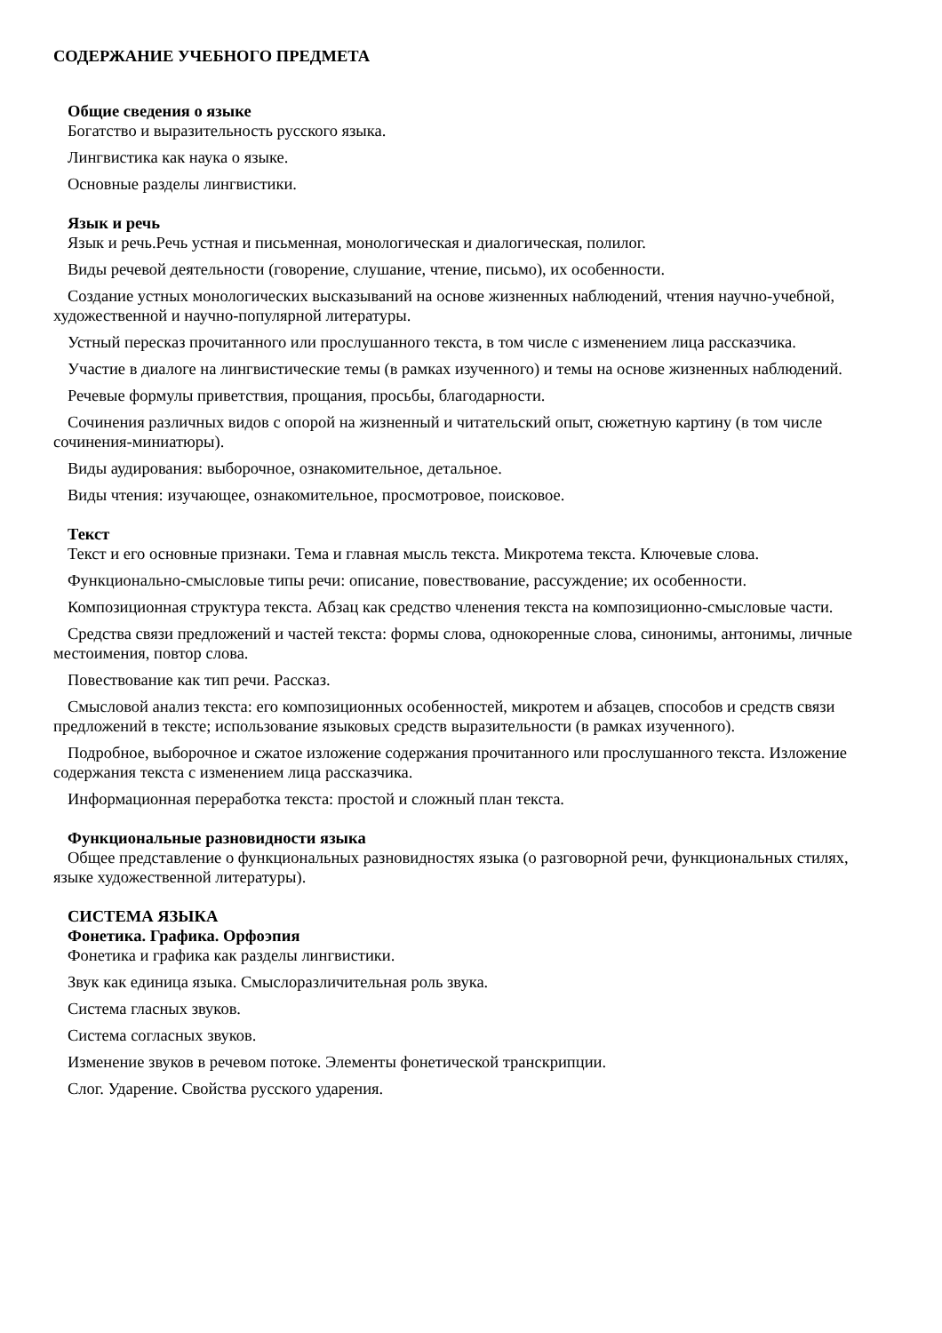СОДЕРЖАНИЕ УЧЕБНОГО ПРЕДМЕТА
Общие сведения о языке
Богатство и выразительность русского языка.
Лингвистика как наука о языке.
Основные разделы лингвистики.
Язык и речь
Язык и речь.Речь устная и письменная, монологическая и диалогическая, полилог.
Виды речевой деятельности (говорение, слушание, чтение, письмо), их особенности.
Создание устных монологических высказываний на основе жизненных наблюдений, чтения научно-учебной, художественной и научно-популярной литературы.
Устный пересказ прочитанного или прослушанного текста, в том числе с изменением лица рассказчика.
Участие в диалоге на лингвистические темы (в рамках изученного) и темы на основе жизненных наблюдений.
Речевые формулы приветствия, прощания, просьбы, благодарности.
Сочинения различных видов с опорой на жизненный и читательский опыт, сюжетную картину (в том числе сочинения-миниатюры).
Виды аудирования: выборочное, ознакомительное, детальное.
Виды чтения: изучающее, ознакомительное, просмотровое, поисковое.
Текст
Текст и его основные признаки. Тема и главная мысль текста. Микротема текста. Ключевые слова.
Функционально-смысловые типы речи: описание, повествование, рассуждение; их особенности.
Композиционная структура текста. Абзац как средство членения текста на композиционно-смысловые части.
Средства связи предложений и частей текста: формы слова, однокоренные слова, синонимы, антонимы, личные местоимения, повтор слова.
Повествование как тип речи. Рассказ.
Смысловой анализ текста: его композиционных особенностей, микротем и абзацев, способов и средств связи предложений в тексте; использование языковых средств выразительности (в рамках изученного).
Подробное, выборочное и сжатое изложение содержания прочитанного или прослушанного текста. Изложение содержания текста с изменением лица рассказчика.
Информационная переработка текста: простой и сложный план текста.
Функциональные разновидности языка
Общее представление о функциональных разновидностях языка (о разговорной речи, функциональных стилях, языке художественной литературы).
СИСТЕМА ЯЗЫКА
Фонетика. Графика. Орфоэпия
Фонетика и графика как разделы лингвистики.
Звук как единица языка. Смыслоразличительная роль звука.
Система гласных звуков.
Система согласных звуков.
Изменение звуков в речевом потоке. Элементы фонетической транскрипции.
Слог. Ударение. Свойства русского ударения.